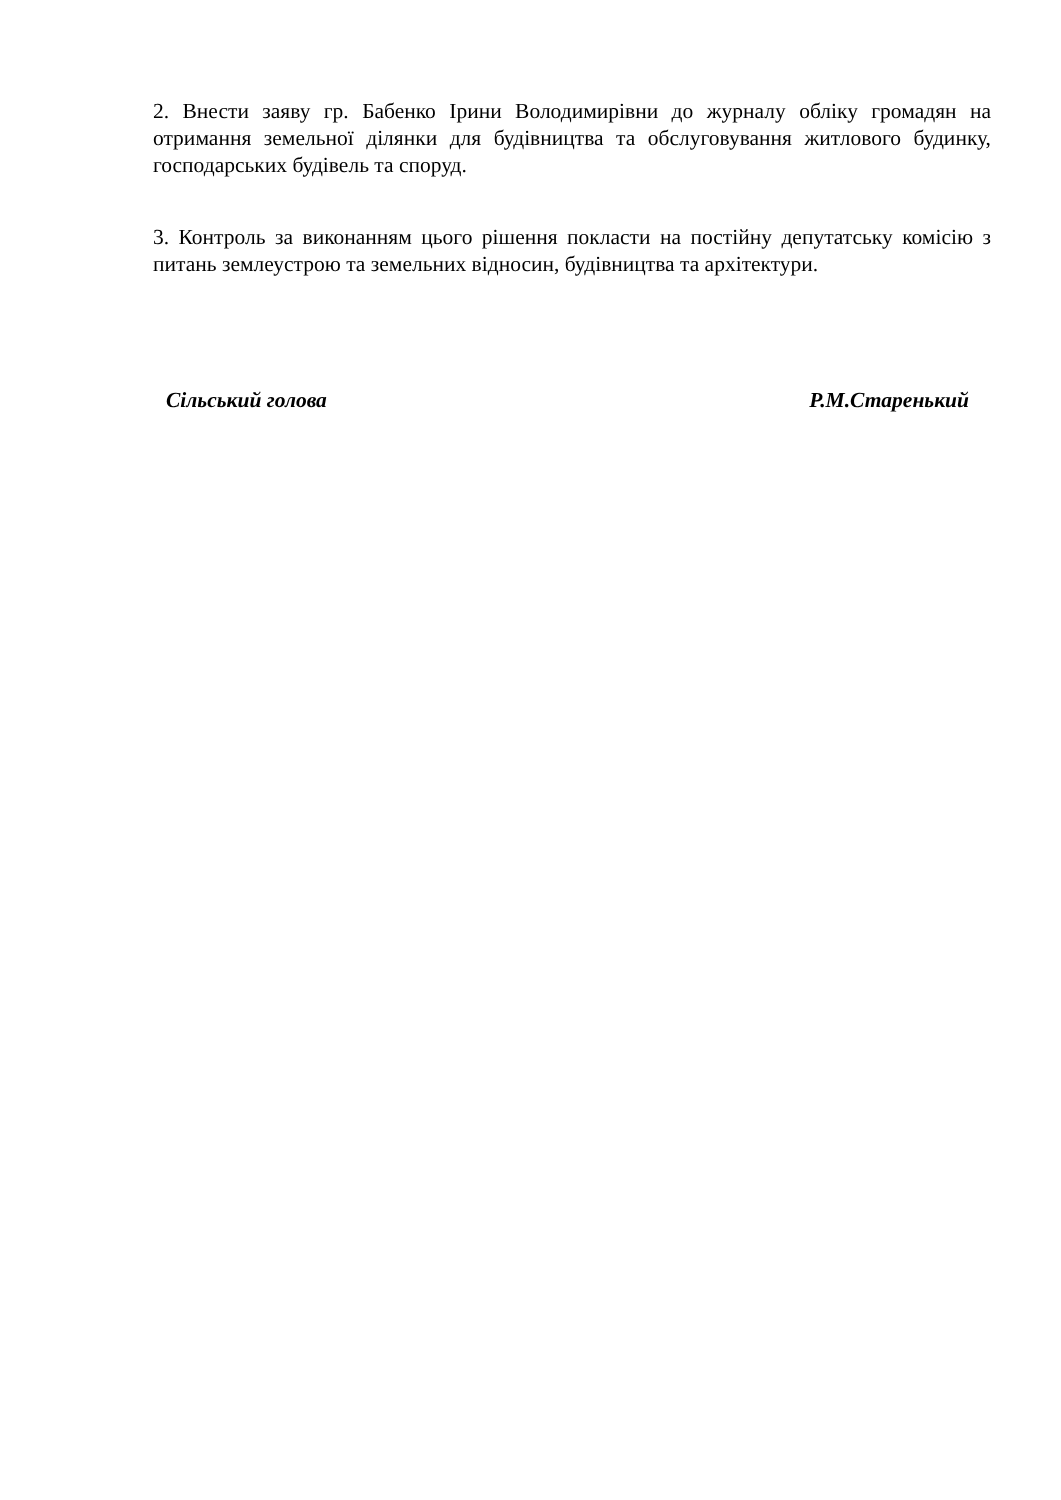2. Внести заяву гр. Бабенко Ірини Володимирівни до журналу обліку громадян на отримання земельної ділянки для будівництва та обслуговування житлового будинку, господарських будівель та споруд.
3. Контроль за виконанням цього рішення покласти на постійну депутатську комісію з питань землеустрою та земельних відносин, будівництва та архітектури.
Сільський голова Р.М.Старенький